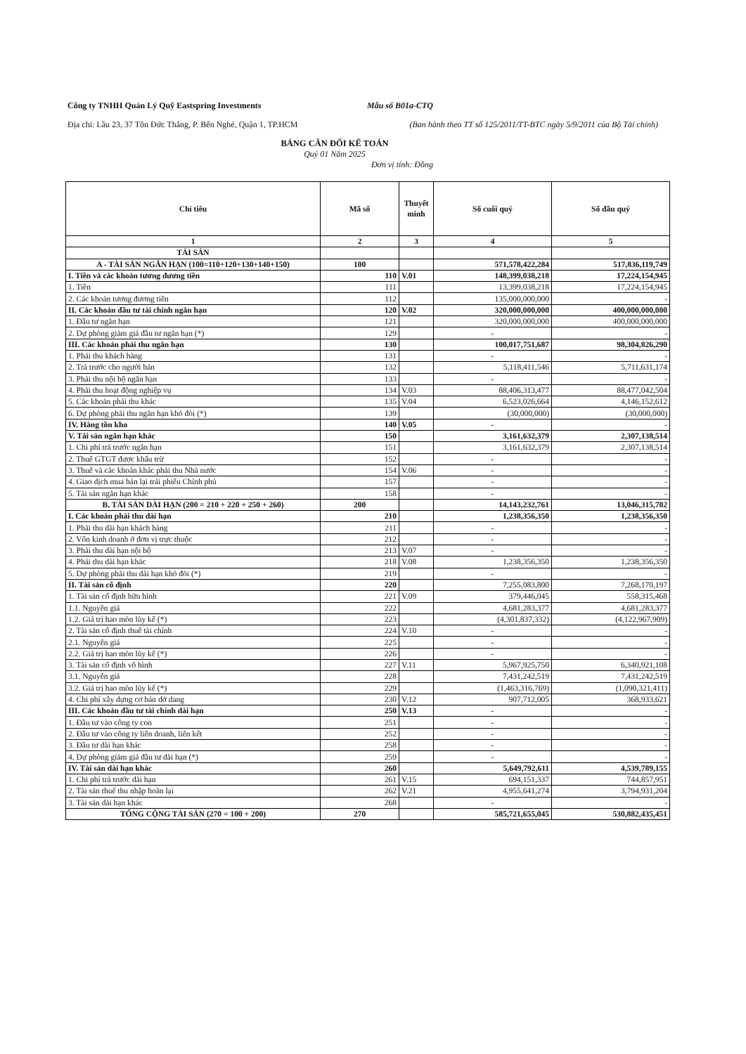Công ty TNHH Quản Lý Quỹ Eastspring Investments Mẫu số B01a-CTQ
Địa chỉ: Lầu 23, 37 Tôn Đức Thắng, P. Bến Nghé, Quận 1, TP.HCM (Ban hành theo TT số 125/2011/TT-BTC ngày 5/9/2011 của Bộ Tài chính)
BẢNG CÂN ĐỐI KẾ TOÁN
Quý 01 Năm 2025
Đơn vị tính: Đồng
| Chỉ tiêu | Mã số | Thuyết minh | Số cuối quý | Số đầu quý |
| --- | --- | --- | --- | --- |
| 1 | 2 | 3 | 4 | 5 |
| TÀI SẢN | | | | |
| A - TÀI SẢN NGẮN HẠN (100=110+120+130+140+150) | 100 | | 571,578,422,284 | 517,836,119,749 |
| I. Tiền và các khoản tương đương tiền | 110 | V.01 | 148,399,038,218 | 17,224,154,945 |
| 1. Tiền | 111 | | 13,399,038,218 | 17,224,154,945 |
| 2. Các khoản tương đương tiền | 112 | | 135,000,000,000 | - |
| II. Các khoản đầu tư tài chính ngắn hạn | 120 | V.02 | 320,000,000,000 | 400,000,000,000 |
| 1. Đầu tư ngắn hạn | 121 | | 320,000,000,000 | 400,000,000,000 |
| 2. Dự phòng giảm giá đầu tư ngắn hạn (*) | 129 | | - | - |
| III. Các khoản phải thu ngắn hạn | 130 | | 100,017,751,687 | 98,304,826,290 |
| 1. Phải thu khách hàng | 131 | | - | - |
| 2. Trả trước cho người bán | 132 | | 5,118,411,546 | 5,711,631,174 |
| 3. Phải thu nội bộ ngắn hạn | 133 | | - | - |
| 4. Phải thu hoạt động nghiệp vụ | 134 | V.03 | 88,406,313,477 | 88,477,042,504 |
| 5. Các khoản phải thu khác | 135 | V.04 | 6,523,026,664 | 4,146,152,612 |
| 6. Dự phòng phải thu ngắn hạn khó đòi (*) | 139 | | (30,000,000) | (30,000,000) |
| IV. Hàng tồn kho | 140 | V.05 | - | - |
| V. Tài sản ngắn hạn khác | 150 | | 3,161,632,379 | 2,307,138,514 |
| 1. Chi phí trả trước ngắn hạn | 151 | | 3,161,632,379 | 2,307,138,514 |
| 2. Thuế GTGT được khấu trừ | 152 | | - | - |
| 3. Thuế và các khoản khác phải thu Nhà nước | 154 | V.06 | - | - |
| 4. Giao dịch mua bán lại trái phiếu Chính phủ | 157 | | - | - |
| 5. Tài sản ngắn hạn khác | 158 | | - | - |
| B. TÀI SẢN DÀI HẠN (200 = 210 + 220 + 250 + 260) | 200 | | 14,143,232,761 | 13,046,315,702 |
| I. Các khoản phải thu dài hạn | 210 | | 1,238,356,350 | 1,238,356,350 |
| 1. Phải thu dài hạn khách hàng | 211 | | - | - |
| 2. Vốn kinh doanh ở đơn vị trực thuộc | 212 | | - | - |
| 3. Phải thu dài hạn nội bộ | 213 | V.07 | - | - |
| 4. Phải thu dài hạn khác | 218 | V.08 | 1,238,356,350 | 1,238,356,350 |
| 5. Dự phòng phải thu dài hạn khó đòi (*) | 219 | | - | - |
| II. Tài sản cố định | 220 | | 7,255,083,800 | 7,268,170,197 |
| 1. Tài sản cố định hữu hình | 221 | V.09 | 379,446,045 | 558,315,468 |
| 1.1. Nguyên giá | 222 | | 4,681,283,377 | 4,681,283,377 |
| 1.2. Giá trị hao mòn lũy kế (*) | 223 | | (4,301,837,332) | (4,122,967,909) |
| 2. Tài sản cố định thuê tài chính | 224 | V.10 | - | - |
| 2.1. Nguyên giá | 225 | | - | - |
| 2.2. Giá trị hao mòn lũy kế (*) | 226 | | - | - |
| 3. Tài sản cố định vô hình | 227 | V.11 | 5,967,925,750 | 6,340,921,108 |
| 3.1. Nguyên giá | 228 | | 7,431,242,519 | 7,431,242,519 |
| 3.2. Giá trị hao mòn lũy kế (*) | 229 | | (1,463,316,769) | (1,090,321,411) |
| 4. Chi phí xây dựng cơ bản dở dang | 230 | V.12 | 907,712,005 | 368,933,621 |
| III. Các khoản đầu tư tài chính dài hạn | 250 | V.13 | - | - |
| 1. Đầu tư vào công ty con | 251 | | - | - |
| 2. Đầu tư vào công ty liên doanh, liên kết | 252 | | - | - |
| 3. Đầu tư dài hạn khác | 258 | | - | - |
| 4. Dự phòng giảm giá đầu tư dài hạn (*) | 259 | | - | - |
| IV. Tài sản dài hạn khác | 260 | | 5,649,792,611 | 4,539,789,155 |
| 1. Chi phí trả trước dài hạn | 261 | V.15 | 694,151,337 | 744,857,951 |
| 2. Tài sản thuế thu nhập hoãn lại | 262 | V.21 | 4,955,641,274 | 3,794,931,204 |
| 3. Tài sản dài hạn khác | 268 | | - | - |
| TỔNG CỘNG TÀI SẢN (270 = 100 + 200) | 270 | | 585,721,655,045 | 530,882,435,451 |